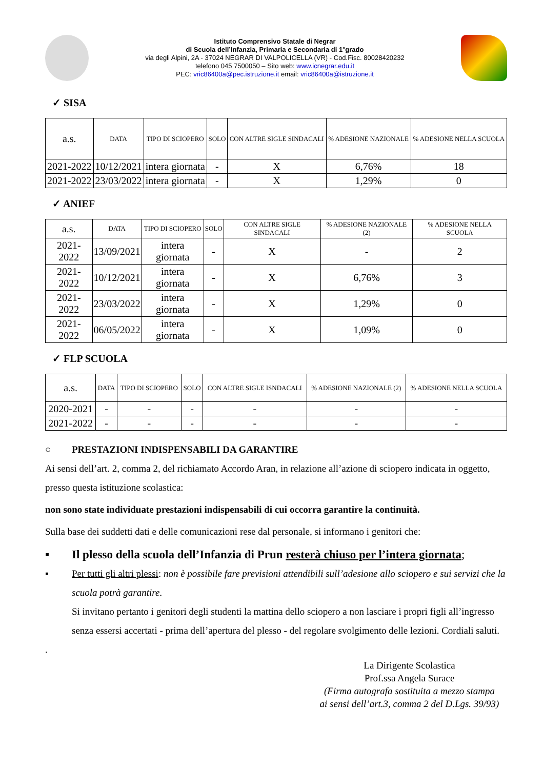Istituto Comprensivo Statale di Negrar
di Scuola dell’Infanzia, Primaria e Secondaria di 1°grado
via degli Alpini, 2A - 37024 NEGRAR DI VALPOLICELLA (VR) - Cod.Fisc. 80028420232
telefono 045 7500050 – Sito web: www.icnegrar.edu.it
PEC: vric86400a@pec.istruzione.it email: vric86400a@istruzione.it
✓ SISA
| a.s. | DATA | TIPO DI SCIOPERO | SOLO | CON ALTRE SIGLE SINDACALI | % ADESIONE NAZIONALE | % ADESIONE NELLA SCUOLA |
| --- | --- | --- | --- | --- | --- | --- |
| 2021-2022 | 10/12/2021 | intera giornata | - | X | 6,76% | 18 |
| 2021-2022 | 23/03/2022 | intera giornata | - | X | 1,29% | 0 |
✓ ANIEF
| a.s. | DATA | TIPO DI SCIOPERO | SOLO | CON ALTRE SIGLE SINDACALI | % ADESIONE NAZIONALE (2) | % ADESIONE NELLA SCUOLA |
| --- | --- | --- | --- | --- | --- | --- |
| 2021-2022 | 13/09/2021 | intera giornata | - | X | - | 2 |
| 2021-2022 | 10/12/2021 | intera giornata | - | X | 6,76% | 3 |
| 2021-2022 | 23/03/2022 | intera giornata | - | X | 1,29% | 0 |
| 2021-2022 | 06/05/2022 | intera giornata | - | X | 1,09% | 0 |
✓ FLP SCUOLA
| a.s. | DATA | TIPO DI SCIOPERO | SOLO | CON ALTRE SIGLE ISNDACALI | % ADESIONE NAZIONALE (2) | % ADESIONE NELLA SCUOLA |
| --- | --- | --- | --- | --- | --- | --- |
| 2020-2021 | - | - | - | - | - | - |
| 2021-2022 | - | - | - | - | - | - |
○ PRESTAZIONI INDISPENSABILI DA GARANTIRE
Ai sensi dell’art. 2, comma 2, del richiamato Accordo Aran, in relazione all’azione di sciopero indicata in oggetto, presso questa istituzione scolastica:
non sono state individuate prestazioni indispensabili di cui occorra garantire la continuità.
Sulla base dei suddetti dati e delle comunicazioni rese dal personale, si informano i genitori che:
▪ Il plesso della scuola dell’Infanzia di Prun resterà chiuso per l’intera giornata;
▪ Per tutti gli altri plessi: non è possibile fare previsioni attendibili sull’adesione allo sciopero e sui servizi che la scuola potrà garantire.
Si invitano pertanto i genitori degli studenti la mattina dello sciopero a non lasciare i propri figli all’ingresso senza essersi accertati - prima dell’apertura del plesso - del regolare svolgimento delle lezioni. Cordiali saluti.
.
La Dirigente Scolastica
Prof.ssa Angela Surace
(Firma autografa sostituita a mezzo stampa
ai sensi dell’art.3, comma 2 del D.Lgs. 39/93)